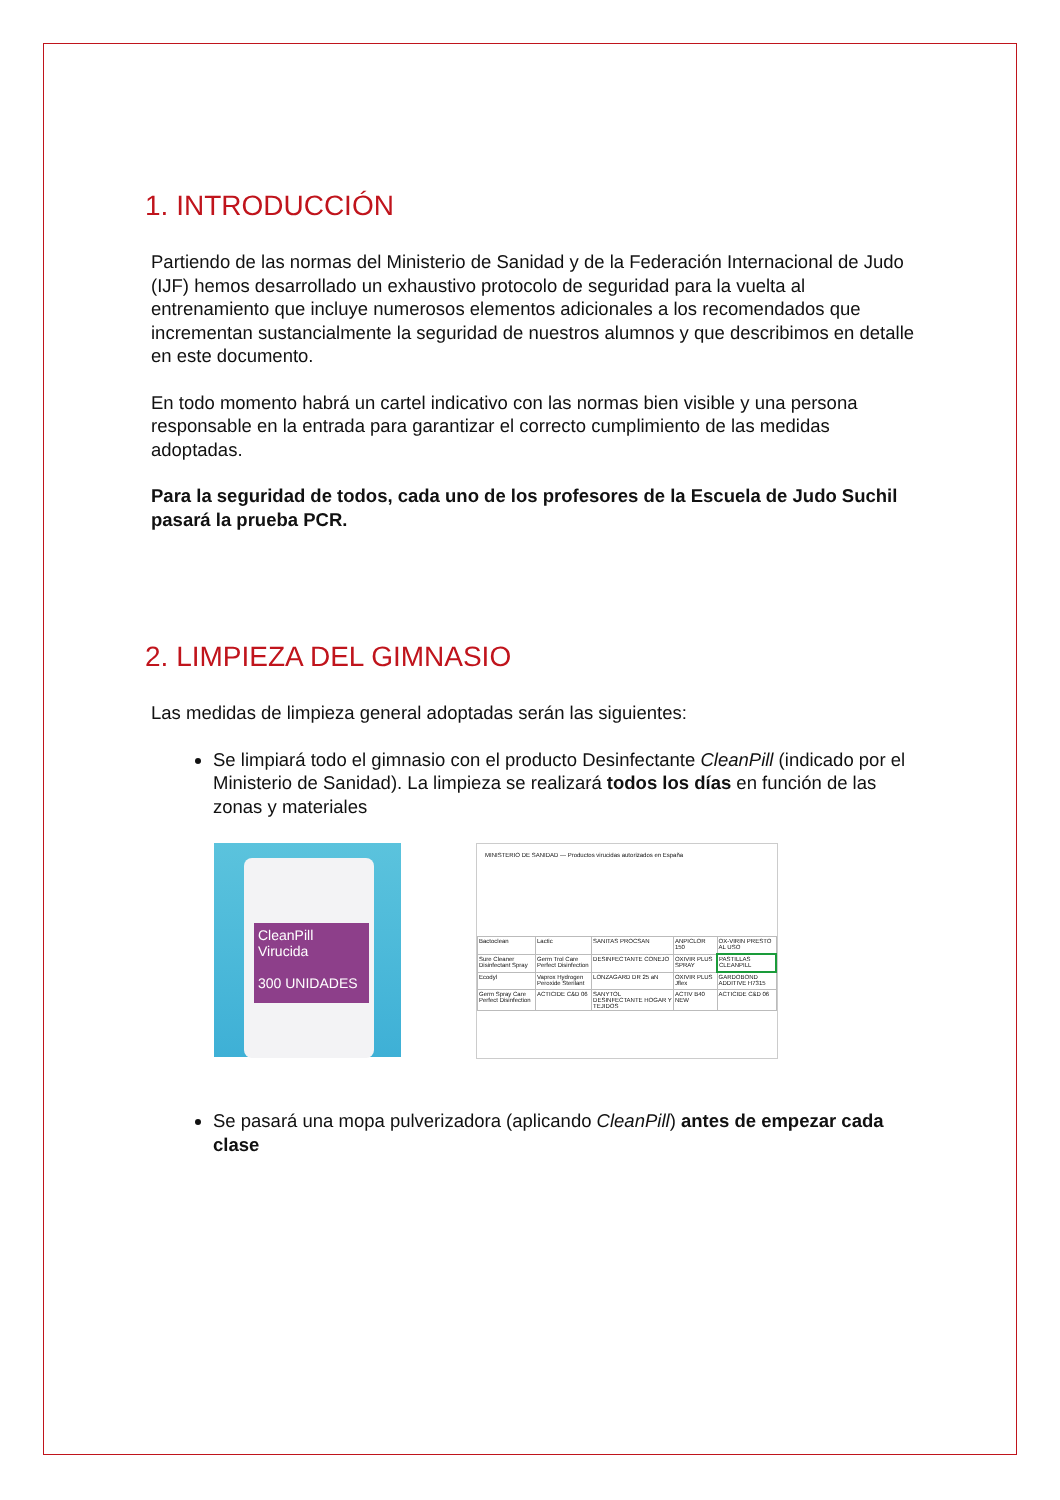1. INTRODUCCIÓN
Partiendo de las normas del Ministerio de Sanidad y de la Federación Internacional de Judo (IJF) hemos desarrollado un exhaustivo protocolo de seguridad para la vuelta al entrenamiento que incluye numerosos elementos adicionales a los recomendados que incrementan sustancialmente la seguridad de nuestros alumnos y que describimos en detalle en este documento.
En todo momento habrá un cartel indicativo con las normas bien visible y una persona responsable en la entrada para garantizar el correcto cumplimiento de las medidas adoptadas.
Para la seguridad de todos, cada uno de los profesores de la Escuela de Judo Suchil pasará la prueba PCR.
2. LIMPIEZA DEL GIMNASIO
Las medidas de limpieza general adoptadas serán las siguientes:
Se limpiará todo el gimnasio con el producto Desinfectante CleanPill (indicado por el Ministerio de Sanidad). La limpieza se realizará todos los días en función de las zonas y materiales
CleanPill
Virucida
300 UNIDADES
MINISTERIO DE SANIDAD — Productos virucidas autorizados en España
| Bactoclean | Lactic | SANITAS PROCSAN | ANPICLOR 150 | OX-VIRIN PRESTO AL USO |
| Sure Cleaner Disinfectant Spray | Germ Trol Care Perfect Disinfection | DESINFECTANTE CONEJO | OXIVIR PLUS SPRAY | PASTILLAS CLEANPILL |
| Ecodyl | Vaprox Hydrogen Peroxide Sterilant | LONZAGARD DR 25 aN | OXIVIR PLUS Jflex | GARDOBOND ADDITIVE H7315 |
| Germ Spray Care Perfect Disinfection | ACTICIDE C&D 06 | SANYTOL DESINFECTANTE HOGAR Y TEJIDOS | ACTIV B40 NEW | ACTICIDE C&D 06 |
Se pasará una mopa pulverizadora (aplicando CleanPill) antes de empezar cada clase